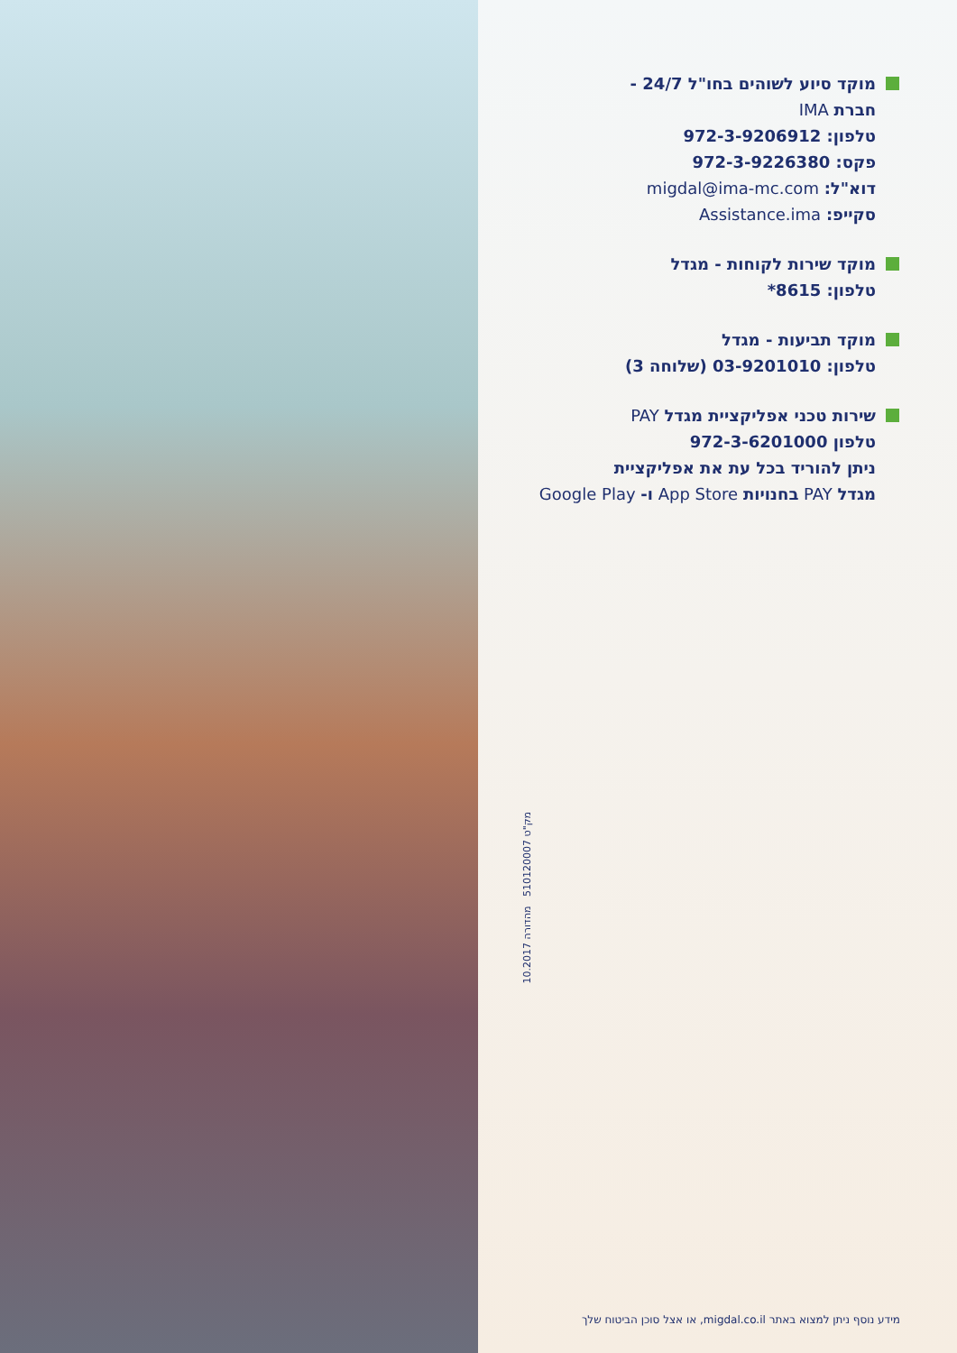מוקד סיוע לשוהים בחו"ל 24/7 -
חברת IMA
טלפון: 972-3-9206912
פקס: 972-3-9226380
דוא"ל: migdal@ima-mc.com
סקייפ: Assistance.ima
מוקד שירות לקוחות - מגדל
טלפון: 8615*
מוקד תביעות - מגדל
טלפון: 03-9201010 (שלוחה 3)
שירות טכני אפליקציית מגדל PAY
טלפון 972-3-6201000
ניתן להוריד בכל עת את אפליקציית
מגדל PAY בחנויות App Store ו- Google Play
מק"ט 510120007 מהדורה 10.2017
מידע נוסף ניתן למצוא באתר migdal.co.il, או אצל סוכן הביטוח שלך